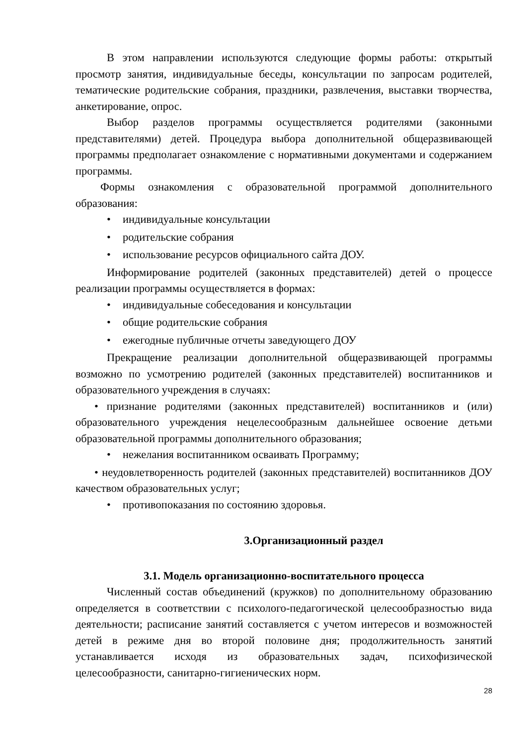В этом направлении используются следующие формы работы: открытый просмотр занятия, индивидуальные беседы, консультации по запросам родителей, тематические родительские собрания, праздники, развлечения, выставки творчества, анкетирование, опрос.
Выбор разделов программы осуществляется родителями (законными представителями) детей. Процедура выбора дополнительной общеразвивающей программы предполагает ознакомление с нормативными документами и содержанием программы.
Формы ознакомления с образовательной программой дополнительного образования:
• индивидуальные консультации
• родительские собрания
• использование ресурсов официального сайта ДОУ.
Информирование родителей (законных представителей) детей о процессе реализации программы осуществляется в формах:
• индивидуальные собеседования и консультации
• общие родительские собрания
• ежегодные публичные отчеты заведующего ДОУ
Прекращение реализации дополнительной общеразвивающей программы возможно по усмотрению родителей (законных представителей) воспитанников и образовательного учреждения в случаях:
• признание родителями (законных представителей) воспитанников и (или) образовательного учреждения нецелесообразным дальнейшее освоение детьми образовательной программы дополнительного образования;
• нежелания воспитанником осваивать Программу;
• неудовлетворенность родителей (законных представителей) воспитанников ДОУ качеством образовательных услуг;
• противопоказания по состоянию здоровья.
3.Организационный раздел
3.1. Модель организационно-воспитательного процесса
Численный состав объединений (кружков) по дополнительному образованию определяется в соответствии с психолого-педагогической целесообразностью вида деятельности; расписание занятий составляется с учетом интересов и возможностей детей в режиме дня во второй половине дня; продолжительность занятий устанавливается исходя из образовательных задач, психофизической целесообразности, санитарно-гигиенических норм.
28